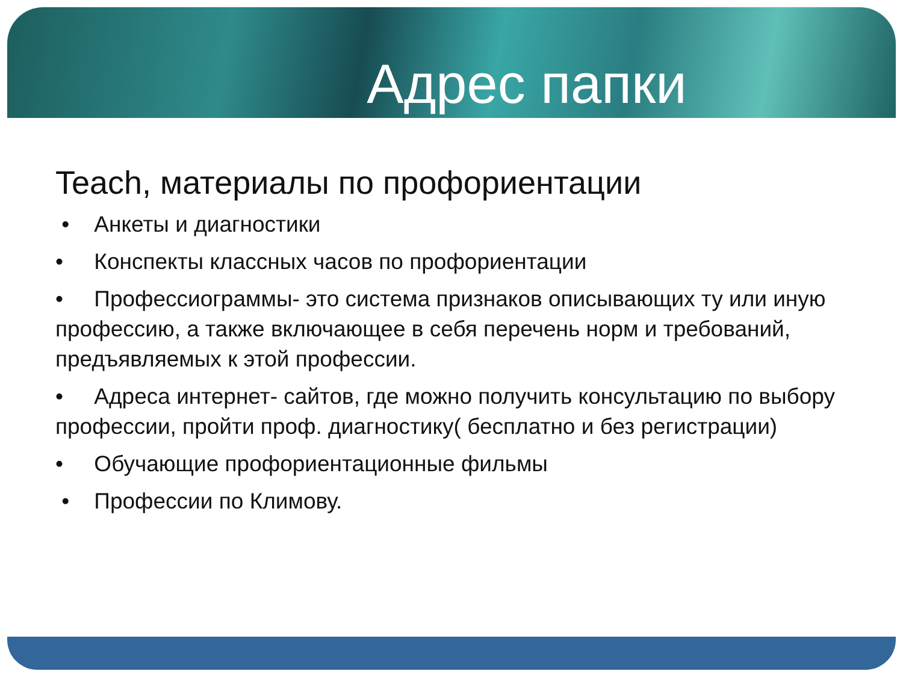Адрес папки
Teach, материалы по профориентации
• Анкеты и диагностики
• Конспекты классных часов по профориентации
• Профессиограммы- это система признаков описывающих ту или иную профессию, а также включающее в себя перечень норм и требований, предъявляемых к этой профессии.
• Адреса интернет- сайтов, где можно получить консультацию по выбору профессии, пройти проф. диагностику( бесплатно и без регистрации)
• Обучающие профориентационные фильмы
• Профессии по Климову.